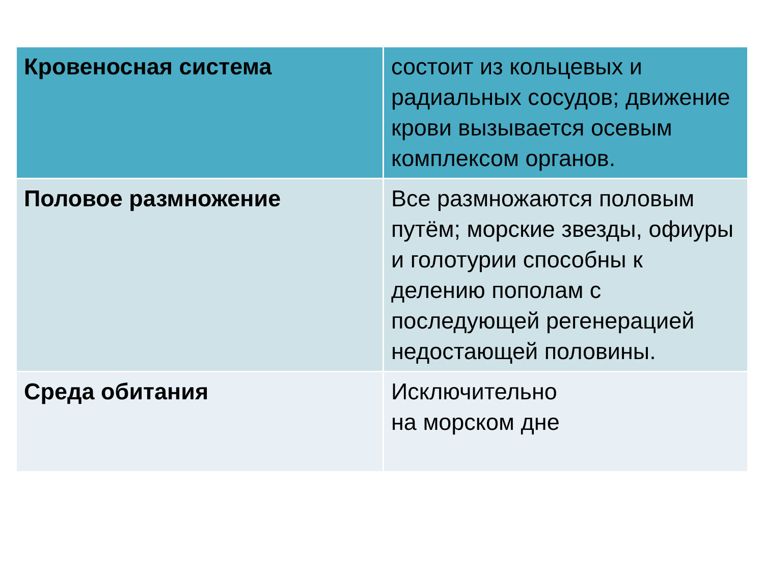| Кровеносная система | состоит из кольцевых и радиальных сосудов; движение крови вызывается осевым комплексом органов. |
| Половое размножение | Все размножаются половым путём; морские звезды, офиуры и голотурии способны к делению пополам с последующей регенерацией недостающей половины. |
| Среда обитания | Исключительно на морском дне |